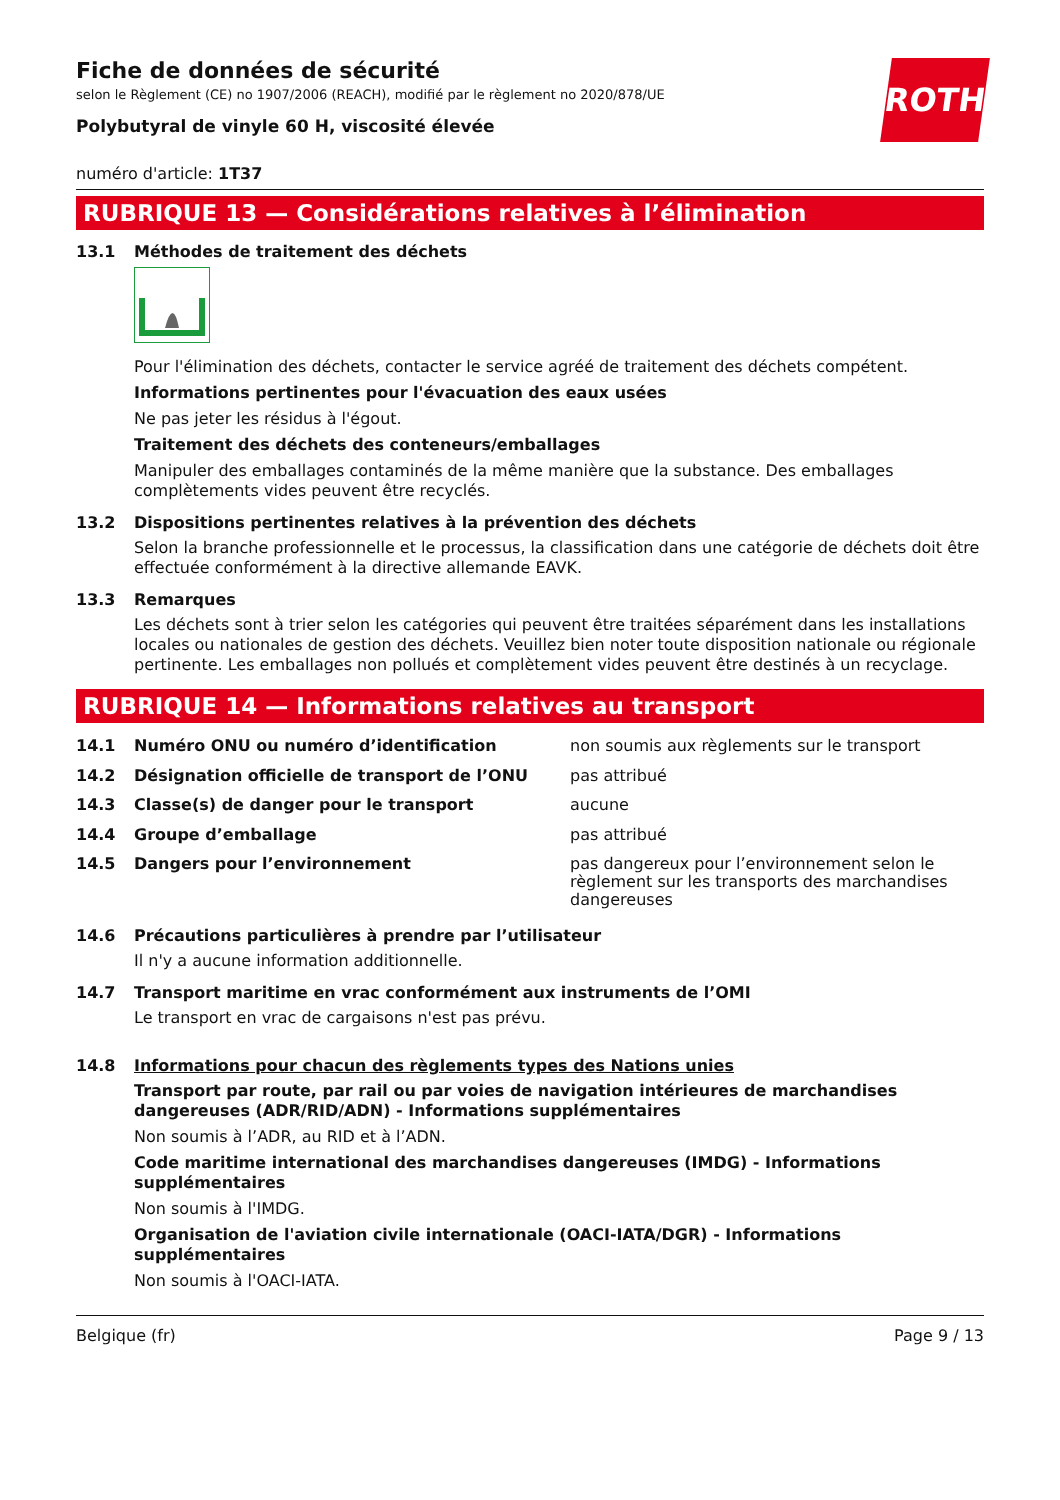Fiche de données de sécurité
selon le Règlement (CE) no 1907/2006 (REACH), modifié par le règlement no 2020/878/UE
Polybutyral de vinyle 60 H, viscosité élevée
ROTH
numéro d'article: 1T37
RUBRIQUE 13 — Considérations relatives à l’élimination
13.1 Méthodes de traitement des déchets
Pour l'élimination des déchets, contacter le service agréé de traitement des déchets compétent.
Informations pertinentes pour l'évacuation des eaux usées
Ne pas jeter les résidus à l'égout.
Traitement des déchets des conteneurs/emballages
Manipuler des emballages contaminés de la même manière que la substance. Des emballages complètements vides peuvent être recyclés.
13.2 Dispositions pertinentes relatives à la prévention des déchets
Selon la branche professionnelle et le processus, la classification dans une catégorie de déchets doit être effectuée conformément à la directive allemande EAVK.
13.3 Remarques
Les déchets sont à trier selon les catégories qui peuvent être traitées séparément dans les installations locales ou nationales de gestion des déchets. Veuillez bien noter toute disposition nationale ou régionale pertinente. Les emballages non pollués et complètement vides peuvent être destinés à un recyclage.
RUBRIQUE 14 — Informations relatives au transport
| 14.1 | Numéro ONU ou numéro d’identification | non soumis aux règlements sur le transport |
| 14.2 | Désignation officielle de transport de l’ONU | pas attribué |
| 14.3 | Classe(s) de danger pour le transport | aucune |
| 14.4 | Groupe d’emballage | pas attribué |
| 14.5 | Dangers pour l’environnement | pas dangereux pour l’environnement selon le règlement sur les transports des marchandises dangereuses |
14.6 Précautions particulières à prendre par l’utilisateur
Il n'y a aucune information additionnelle.
14.7 Transport maritime en vrac conformément aux instruments de l’OMI
Le transport en vrac de cargaisons n'est pas prévu.
14.8 Informations pour chacun des règlements types des Nations unies
Transport par route, par rail ou par voies de navigation intérieures de marchandises dangereuses (ADR/RID/ADN) - Informations supplémentaires
Non soumis à l’ADR, au RID et à l’ADN.
Code maritime international des marchandises dangereuses (IMDG) - Informations supplémentaires
Non soumis à l'IMDG.
Organisation de l'aviation civile internationale (OACI-IATA/DGR) - Informations supplémentaires
Non soumis à l'OACI-IATA.
Belgique (fr) Page 9 / 13